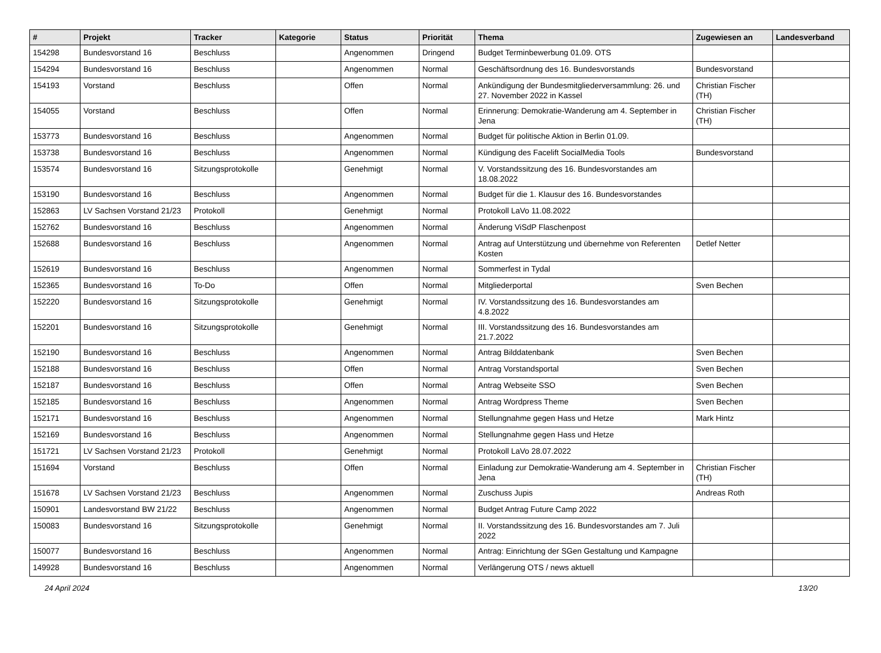| # | Projekt | Tracker | Kategorie | Status | Priorität | Thema | Zugewiesen an | Landesverband |
| --- | --- | --- | --- | --- | --- | --- | --- | --- |
| 154298 | Bundesvorstand 16 | Beschluss | | Angenommen | Dringend | Budget Terminbewerbung 01.09. OTS | | |
| 154294 | Bundesvorstand 16 | Beschluss | | Angenommen | Normal | Geschäftsordnung des 16. Bundesvorstands | Bundesvorstand | |
| 154193 | Vorstand | Beschluss | | Offen | Normal | Ankündigung der Bundesmitgliederversammlung: 26. und 27. November 2022 in Kassel | Christian Fischer (TH) | |
| 154055 | Vorstand | Beschluss | | Offen | Normal | Erinnerung: Demokratie-Wanderung am 4. September in Jena | Christian Fischer (TH) | |
| 153773 | Bundesvorstand 16 | Beschluss | | Angenommen | Normal | Budget für politische Aktion in Berlin 01.09. | | |
| 153738 | Bundesvorstand 16 | Beschluss | | Angenommen | Normal | Kündigung des Facelift SocialMedia Tools | Bundesvorstand | |
| 153574 | Bundesvorstand 16 | Sitzungsprotokolle | | Genehmigt | Normal | V. Vorstandssitzung des 16. Bundesvorstandes am 18.08.2022 | | |
| 153190 | Bundesvorstand 16 | Beschluss | | Angenommen | Normal | Budget für die 1. Klausur des 16. Bundesvorstandes | | |
| 152863 | LV Sachsen Vorstand 21/23 | Protokoll | | Genehmigt | Normal | Protokoll LaVo 11.08.2022 | | |
| 152762 | Bundesvorstand 16 | Beschluss | | Angenommen | Normal | Änderung ViSdP Flaschenpost | | |
| 152688 | Bundesvorstand 16 | Beschluss | | Angenommen | Normal | Antrag auf Unterstützung und übernehme von Referenten Kosten | Detlef Netter | |
| 152619 | Bundesvorstand 16 | Beschluss | | Angenommen | Normal | Sommerfest in Tydal | | |
| 152365 | Bundesvorstand 16 | To-Do | | Offen | Normal | Mitgliederportal | Sven Bechen | |
| 152220 | Bundesvorstand 16 | Sitzungsprotokolle | | Genehmigt | Normal | IV. Vorstandssitzung des 16. Bundesvorstandes am 4.8.2022 | | |
| 152201 | Bundesvorstand 16 | Sitzungsprotokolle | | Genehmigt | Normal | III. Vorstandssitzung des 16. Bundesvorstandes am 21.7.2022 | | |
| 152190 | Bundesvorstand 16 | Beschluss | | Angenommen | Normal | Antrag Bilddatenbank | Sven Bechen | |
| 152188 | Bundesvorstand 16 | Beschluss | | Offen | Normal | Antrag Vorstandsportal | Sven Bechen | |
| 152187 | Bundesvorstand 16 | Beschluss | | Offen | Normal | Antrag Webseite SSO | Sven Bechen | |
| 152185 | Bundesvorstand 16 | Beschluss | | Angenommen | Normal | Antrag Wordpress Theme | Sven Bechen | |
| 152171 | Bundesvorstand 16 | Beschluss | | Angenommen | Normal | Stellungnahme gegen Hass und Hetze | Mark Hintz | |
| 152169 | Bundesvorstand 16 | Beschluss | | Angenommen | Normal | Stellungnahme gegen Hass und Hetze | | |
| 151721 | LV Sachsen Vorstand 21/23 | Protokoll | | Genehmigt | Normal | Protokoll LaVo 28.07.2022 | | |
| 151694 | Vorstand | Beschluss | | Offen | Normal | Einladung zur Demokratie-Wanderung am 4. September in Jena | Christian Fischer (TH) | |
| 151678 | LV Sachsen Vorstand 21/23 | Beschluss | | Angenommen | Normal | Zuschuss Jupis | Andreas Roth | |
| 150901 | Landesvorstand BW 21/22 | Beschluss | | Angenommen | Normal | Budget Antrag Future Camp 2022 | | |
| 150083 | Bundesvorstand 16 | Sitzungsprotokolle | | Genehmigt | Normal | II. Vorstandssitzung des 16. Bundesvorstandes am 7. Juli 2022 | | |
| 150077 | Bundesvorstand 16 | Beschluss | | Angenommen | Normal | Antrag: Einrichtung der SGen Gestaltung und Kampagne | | |
| 149928 | Bundesvorstand 16 | Beschluss | | Angenommen | Normal | Verlängerung OTS / news aktuell | | |
24 April 2024 13/20